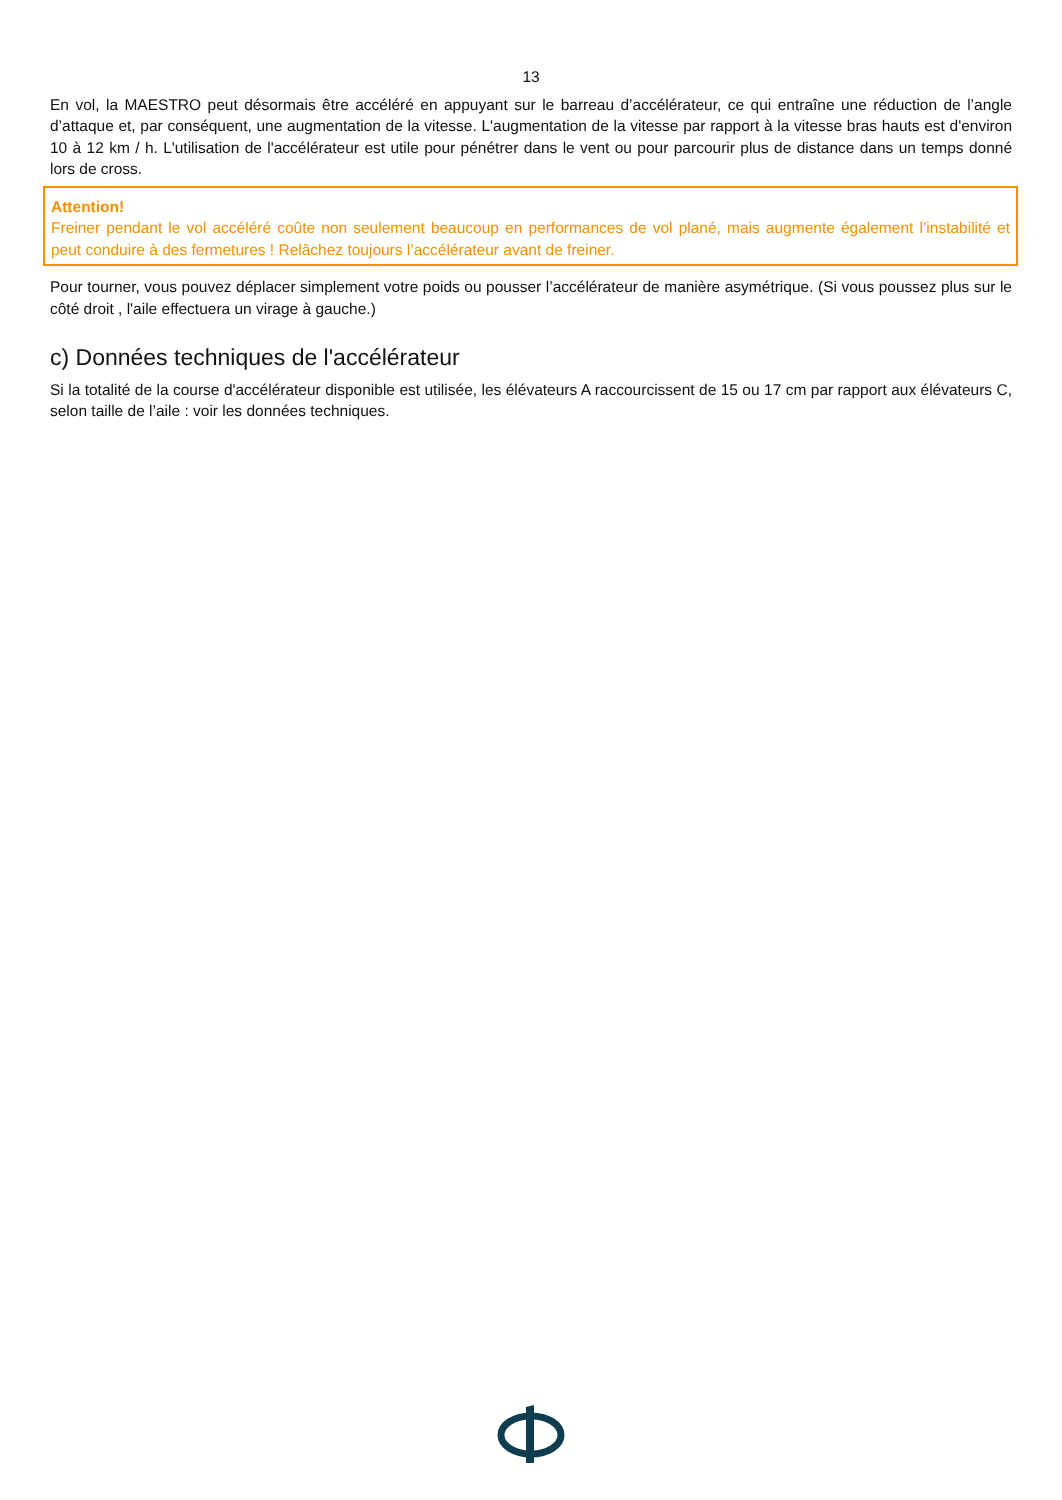13
En vol, la MAESTRO peut désormais être accéléré en appuyant sur le barreau d’accélérateur, ce qui entraîne une réduction de l’angle d’attaque et, par conséquent, une augmentation de la vitesse. L'augmentation de la vitesse par rapport à la vitesse bras hauts est d'environ 10 à 12 km / h. L'utilisation de l'accélérateur est utile pour pénétrer dans le vent ou pour parcourir plus de distance dans un temps donné lors de cross.
Attention!
Freiner pendant le vol accéléré coûte non seulement beaucoup en performances de vol plané, mais augmente également l’instabilité et peut conduire à des fermetures ! Relâchez toujours l’accélérateur avant de freiner.
Pour tourner, vous pouvez déplacer simplement votre poids ou pousser l’accélérateur de manière asymétrique. (Si vous poussez plus sur le côté droit , l'aile effectuera un virage à gauche.)
c) Données techniques de l'accélérateur
Si la totalité de la course d'accélérateur disponible est utilisée, les élévateurs A raccourcissent de 15 ou 17 cm par rapport aux élévateurs C, selon taille de l’aile : voir les données techniques.